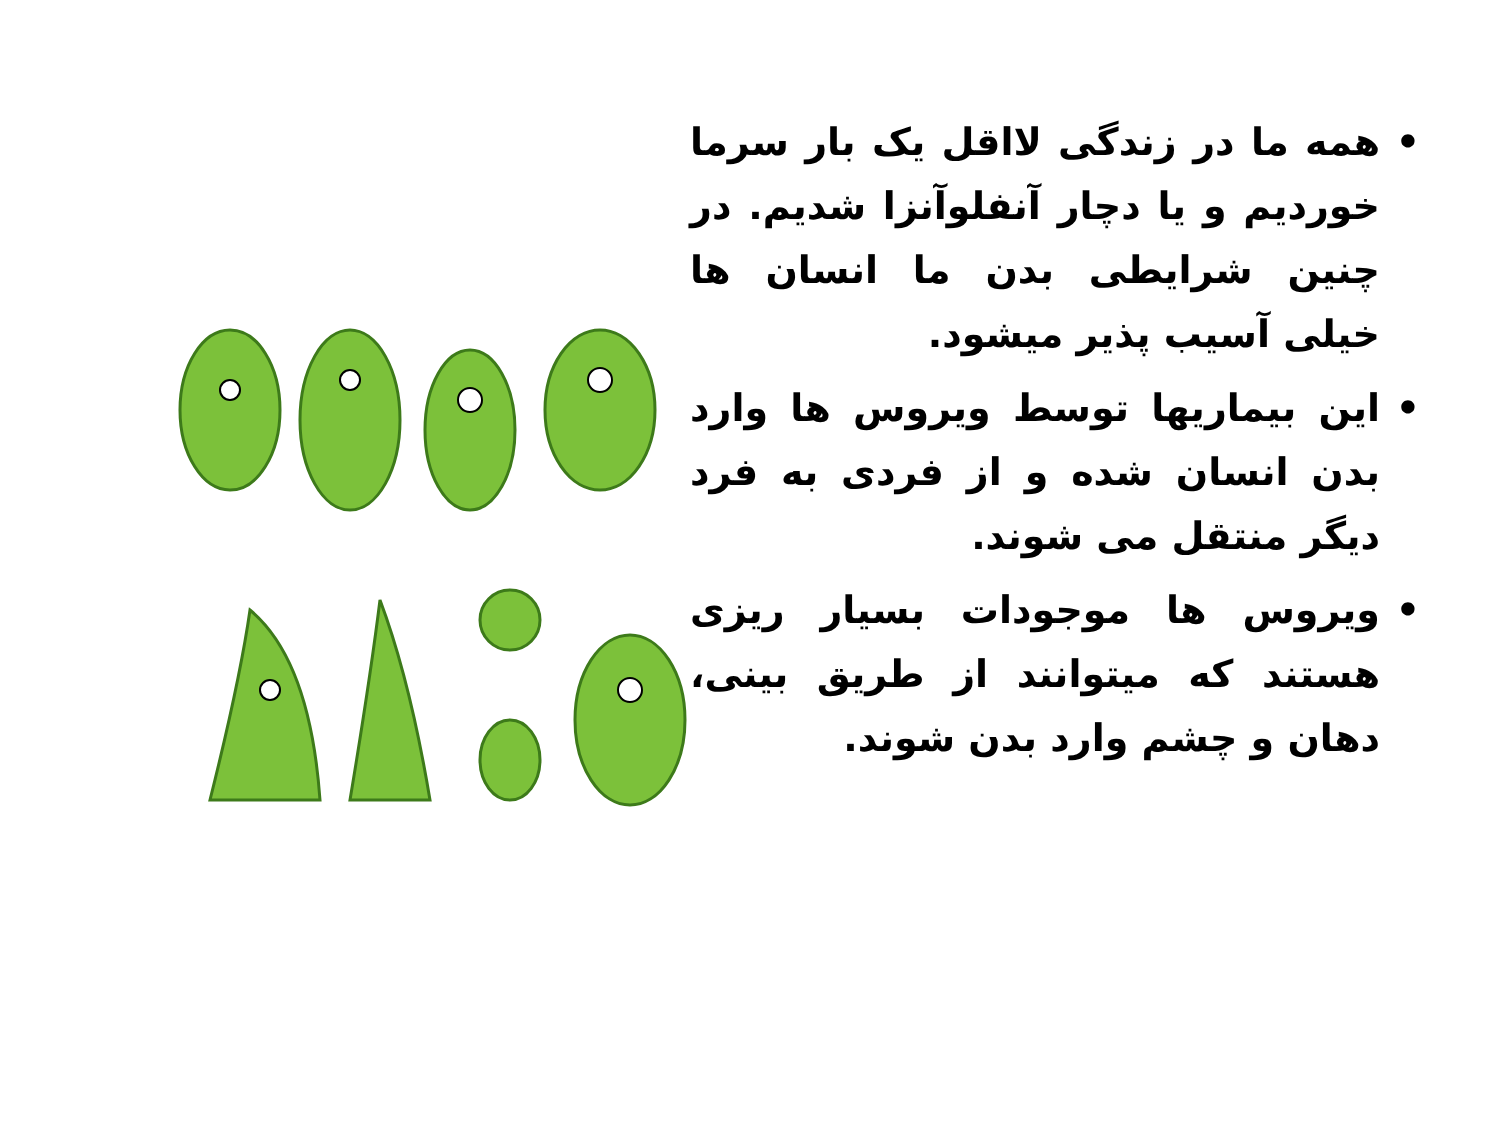• همه ما در زندگی لااقل یک بار سرما خوردیم و یا دچار آنفلوآنزا شدیم. در چنین شرایطی بدن ما انسان ها خیلی آسیب پذیر میشود.
• این بیماریها توسط ویروس ها وارد بدن انسان شده و از فردی به فرد دیگر منتقل می شوند.
• ویروس ها موجودات بسیار ریزی هستند که میتوانند از طریق بینی، دهان و چشم وارد بدن شوند.